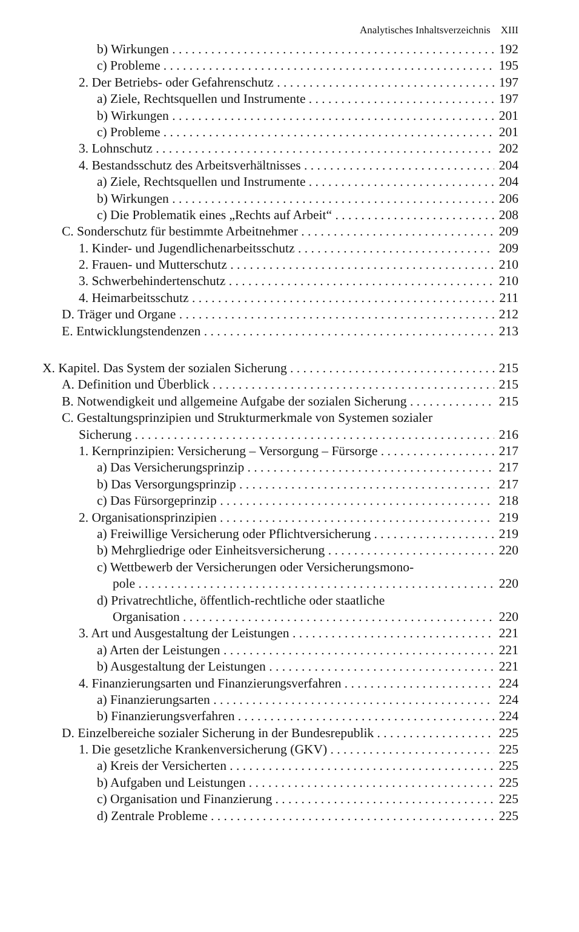Analytisches Inhaltsverzeichnis XIII
b) Wirkungen 192
c) Probleme 195
2. Der Betriebs- oder Gefahrenschutz 197
a) Ziele, Rechtsquellen und Instrumente 197
b) Wirkungen 201
c) Probleme 201
3. Lohnschutz 202
4. Bestandsschutz des Arbeitsverhältnisses 204
a) Ziele, Rechtsquellen und Instrumente 204
b) Wirkungen 206
c) Die Problematik eines „Rechts auf Arbeit“208
C. Sonderschutz für bestimmte Arbeitnehmer 209
1. Kinder- und Jugendlichenarbeitsschutz 209
2. Frauen- und Mutterschutz 210
3. Schwerbehindertenschutz 210
4. Heimarbeitsschutz 211
D. Träger und Organe 212
E. Entwicklungstendenzen 213
X. Kapitel. Das System der sozialen Sicherung 215
A. Definition und Überblick 215
B. Notwendigkeit und allgemeine Aufgabe der sozialen Sicherung 215
C. Gestaltungsprinzipien und Strukturmerkmale von Systemen sozialer
Sicherung 216
1. Kernprinzipien: Versicherung – Versorgung – Fürsorge 217
a) Das Versicherungsprinzip 217
b) Das Versorgungsprinzip 217
c) Das Fürsorgeprinzip 218
2. Organisationsprinzipien 219
a) Freiwillige Versicherung oder Pflichtversicherung 219
b) Mehrgliedrige oder Einheitsversicherung 220
c) Wettbewerb der Versicherungen oder Versicherungsmono-
pole 220
d) Privatrechtliche, öffentlich-rechtliche oder staatliche
Organisation 220
3. Art und Ausgestaltung der Leistungen 221
a) Arten der Leistungen 221
b) Ausgestaltung der Leistungen 221
4. Finanzierungsarten und Finanzierungsverfahren 224
a) Finanzierungsarten 224
b) Finanzierungsverfahren 224
D. Einzelbereiche sozialer Sicherung in der Bundesrepublik 225
1. Die gesetzliche Krankenversicherung (GKV) 225
a) Kreis der Versicherten 225
b) Aufgaben und Leistungen 225
c) Organisation und Finanzierung 225
d) Zentrale Probleme 225